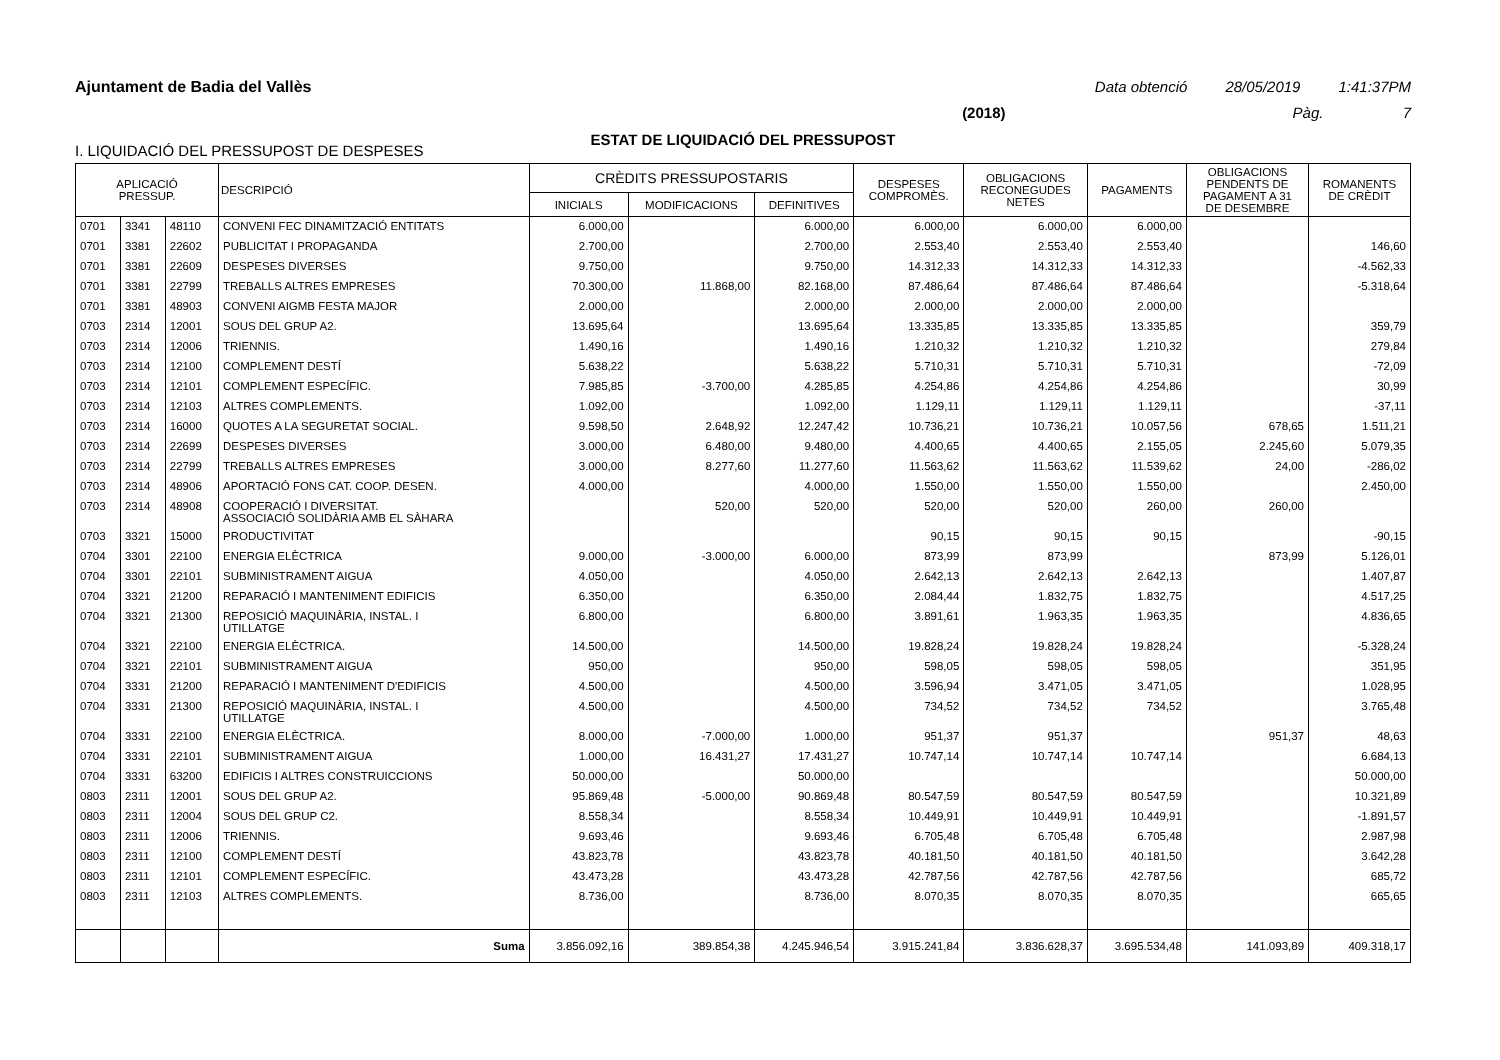Ajuntament de Badia del Vallès Data obtenció 28/05/2019 1:41:37PM
(2018) Pàg. 7
ESTAT DE LIQUIDACIÓ DEL PRESSUPOST
I. LIQUIDACIÓ DEL PRESSUPOST DE DESPESES
| APLICACIÓ PRESSUP. | | | DESCRIPCIÓ | CRÈDITS PRESSUPOSTARIS | | | DESPESES COMPROMÈS. | OBLIGACIONS RECONEGUDES NETES | PAGAMENTS | OBLIGACIONS PENDENTS DE PAGAMENT A 31 DE DESEMBRE | ROMANENTS DE CRÈDIT |
| --- | --- | --- | --- | --- | --- | --- | --- | --- | --- | --- | --- |
| | | | | INICIALS | MODIFICACIONS | DEFINITIVES | | | | | |
| 0701 | 3341 | 48110 | CONVENI FEC DINAMITZACIÓ ENTITATS | 6.000,00 | | 6.000,00 | 6.000,00 | 6.000,00 | 6.000,00 | | |
| 0701 | 3381 | 22602 | PUBLICITAT I PROPAGANDA | 2.700,00 | | 2.700,00 | 2.553,40 | 2.553,40 | 2.553,40 | | 146,60 |
| 0701 | 3381 | 22609 | DESPESES DIVERSES | 9.750,00 | | 9.750,00 | 14.312,33 | 14.312,33 | 14.312,33 | | -4.562,33 |
| 0701 | 3381 | 22799 | TREBALLS ALTRES EMPRESES | 70.300,00 | 11.868,00 | 82.168,00 | 87.486,64 | 87.486,64 | 87.486,64 | | -5.318,64 |
| 0701 | 3381 | 48903 | CONVENI AIGMB FESTA MAJOR | 2.000,00 | | 2.000,00 | 2.000,00 | 2.000,00 | 2.000,00 | | |
| 0703 | 2314 | 12001 | SOUS DEL GRUP A2. | 13.695,64 | | 13.695,64 | 13.335,85 | 13.335,85 | 13.335,85 | | 359,79 |
| 0703 | 2314 | 12006 | TRIENNIS. | 1.490,16 | | 1.490,16 | 1.210,32 | 1.210,32 | 1.210,32 | | 279,84 |
| 0703 | 2314 | 12100 | COMPLEMENT DESTÍ | 5.638,22 | | 5.638,22 | 5.710,31 | 5.710,31 | 5.710,31 | | -72,09 |
| 0703 | 2314 | 12101 | COMPLEMENT ESPECÍFIC. | 7.985,85 | -3.700,00 | 4.285,85 | 4.254,86 | 4.254,86 | 4.254,86 | | 30,99 |
| 0703 | 2314 | 12103 | ALTRES COMPLEMENTS. | 1.092,00 | | 1.092,00 | 1.129,11 | 1.129,11 | 1.129,11 | | -37,11 |
| 0703 | 2314 | 16000 | QUOTES A LA SEGURETAT SOCIAL. | 9.598,50 | 2.648,92 | 12.247,42 | 10.736,21 | 10.736,21 | 10.057,56 | 678,65 | 1.511,21 |
| 0703 | 2314 | 22699 | DESPESES DIVERSES | 3.000,00 | 6.480,00 | 9.480,00 | 4.400,65 | 4.400,65 | 2.155,05 | 2.245,60 | 5.079,35 |
| 0703 | 2314 | 22799 | TREBALLS ALTRES EMPRESES | 3.000,00 | 8.277,60 | 11.277,60 | 11.563,62 | 11.563,62 | 11.539,62 | 24,00 | -286,02 |
| 0703 | 2314 | 48906 | APORTACIÓ FONS CAT. COOP. DESEN. | 4.000,00 | | 4.000,00 | 1.550,00 | 1.550,00 | 1.550,00 | | 2.450,00 |
| 0703 | 2314 | 48908 | COOPERACIÓ I DIVERSITAT. ASSOCIACIÓ SOLIDÀRIA AMB EL SÀHARA | | 520,00 | 520,00 | 520,00 | 520,00 | 260,00 | 260,00 | |
| 0703 | 3321 | 15000 | PRODUCTIVITAT | | | | 90,15 | 90,15 | 90,15 | | -90,15 |
| 0704 | 3301 | 22100 | ENERGIA ELÈCTRICA | 9.000,00 | -3.000,00 | 6.000,00 | 873,99 | 873,99 | | 873,99 | 5.126,01 |
| 0704 | 3301 | 22101 | SUBMINISTRAMENT AIGUA | 4.050,00 | | 4.050,00 | 2.642,13 | 2.642,13 | 2.642,13 | | 1.407,87 |
| 0704 | 3321 | 21200 | REPARACIÓ I MANTENIMENT EDIFICIS | 6.350,00 | | 6.350,00 | 2.084,44 | 1.832,75 | 1.832,75 | | 4.517,25 |
| 0704 | 3321 | 21300 | REPOSICIÓ MAQUINÀRIA, INSTAL. I UTILLATGE | 6.800,00 | | 6.800,00 | 3.891,61 | 1.963,35 | 1.963,35 | | 4.836,65 |
| 0704 | 3321 | 22100 | ENERGIA ELÈCTRICA. | 14.500,00 | | 14.500,00 | 19.828,24 | 19.828,24 | 19.828,24 | | -5.328,24 |
| 0704 | 3321 | 22101 | SUBMINISTRAMENT AIGUA | 950,00 | | 950,00 | 598,05 | 598,05 | 598,05 | | 351,95 |
| 0704 | 3331 | 21200 | REPARACIÓ I MANTENIMENT D'EDIFICIS | 4.500,00 | | 4.500,00 | 3.596,94 | 3.471,05 | 3.471,05 | | 1.028,95 |
| 0704 | 3331 | 21300 | REPOSICIÓ MAQUINÀRIA, INSTAL. I UTILLATGE | 4.500,00 | | 4.500,00 | 734,52 | 734,52 | 734,52 | | 3.765,48 |
| 0704 | 3331 | 22100 | ENERGIA ELÈCTRICA. | 8.000,00 | -7.000,00 | 1.000,00 | 951,37 | 951,37 | | 951,37 | 48,63 |
| 0704 | 3331 | 22101 | SUBMINISTRAMENT AIGUA | 1.000,00 | 16.431,27 | 17.431,27 | 10.747,14 | 10.747,14 | 10.747,14 | | 6.684,13 |
| 0704 | 3331 | 63200 | EDIFICIS I ALTRES CONSTRUICCIONS | 50.000,00 | | 50.000,00 | | | | | 50.000,00 |
| 0803 | 2311 | 12001 | SOUS DEL GRUP A2. | 95.869,48 | -5.000,00 | 90.869,48 | 80.547,59 | 80.547,59 | 80.547,59 | | 10.321,89 |
| 0803 | 2311 | 12004 | SOUS DEL GRUP C2. | 8.558,34 | | 8.558,34 | 10.449,91 | 10.449,91 | 10.449,91 | | -1.891,57 |
| 0803 | 2311 | 12006 | TRIENNIS. | 9.693,46 | | 9.693,46 | 6.705,48 | 6.705,48 | 6.705,48 | | 2.987,98 |
| 0803 | 2311 | 12100 | COMPLEMENT DESTÍ | 43.823,78 | | 43.823,78 | 40.181,50 | 40.181,50 | 40.181,50 | | 3.642,28 |
| 0803 | 2311 | 12101 | COMPLEMENT ESPECÍFIC. | 43.473,28 | | 43.473,28 | 42.787,56 | 42.787,56 | 42.787,56 | | 685,72 |
| 0803 | 2311 | 12103 | ALTRES COMPLEMENTS. | 8.736,00 | | 8.736,00 | 8.070,35 | 8.070,35 | 8.070,35 | | 665,65 |
| | | | Suma | 3.856.092,16 | 389.854,38 | 4.245.946,54 | 3.915.241,84 | 3.836.628,37 | 3.695.534,48 | 141.093,89 | 409.318,17 |